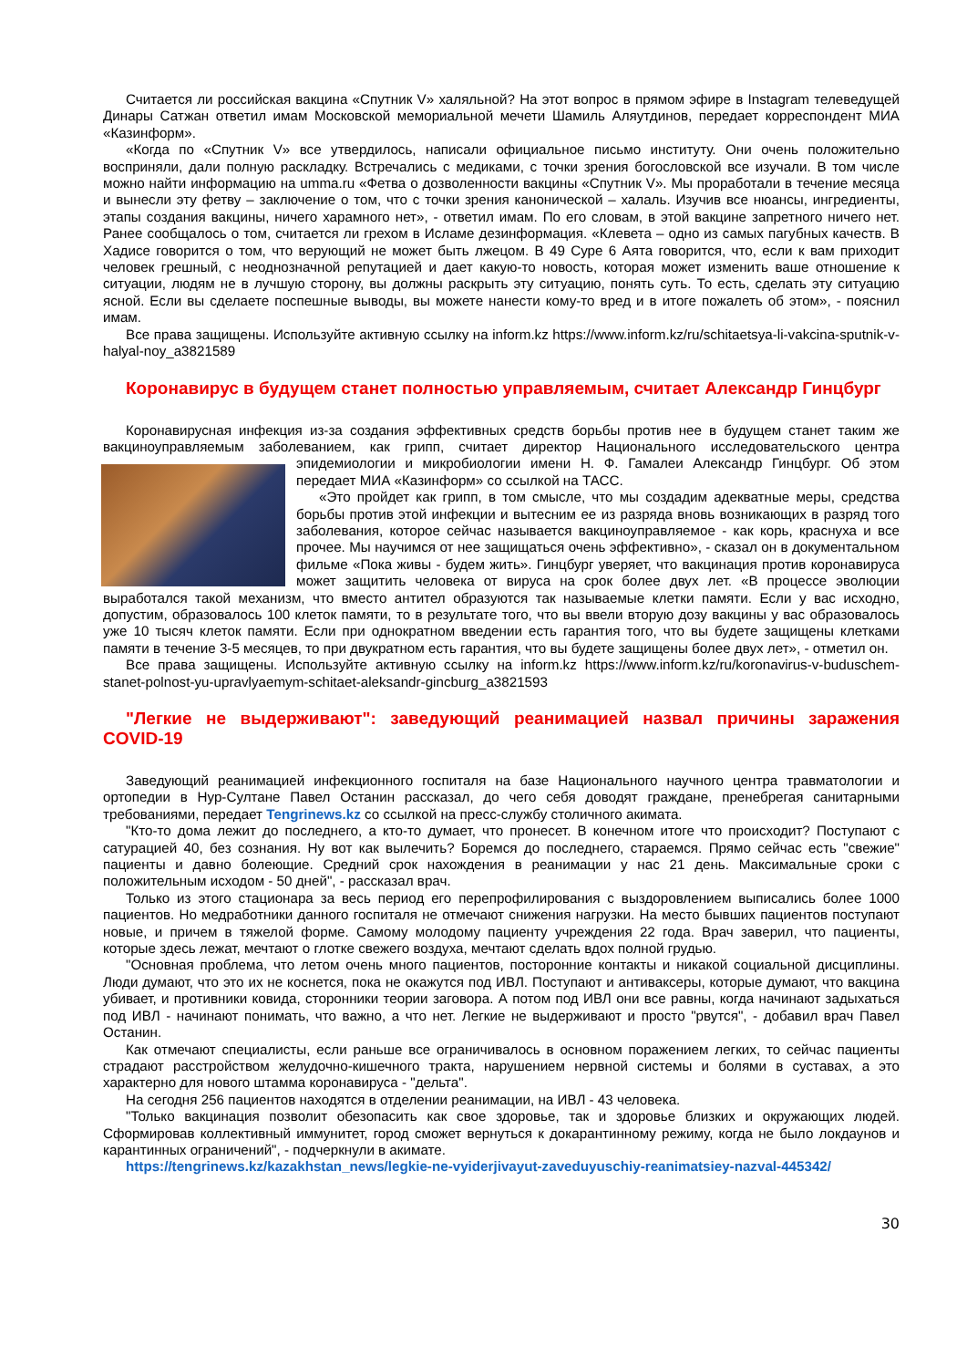Считается ли российская вакцина «Спутник V» халяльной? На этот вопрос в прямом эфире в Instagram телеведущей Динары Сатжан ответил имам Московской мемориальной мечети Шамиль Аляутдинов, передает корреспондент МИА «Казинформ».
«Когда по «Спутник V» все утвердилось, написали официальное письмо институту. Они очень положительно восприняли, дали полную раскладку. Встречались с медиками, с точки зрения богословской все изучали. В том числе можно найти информацию на umma.ru «Фетва о дозволенности вакцины «Спутник V». Мы проработали в течение месяца и вынесли эту фетву – заключение о том, что с точки зрения канонической – халаль. Изучив все нюансы, ингредиенты, этапы создания вакцины, ничего харамного нет», - ответил имам. По его словам, в этой вакцине запретного ничего нет. Ранее сообщалось о том, считается ли грехом в Исламе дезинформация. «Клевета – одно из самых пагубных качеств. В Хадисе говорится о том, что верующий не может быть лжецом. В 49 Суре 6 Аята говорится, что, если к вам приходит человек грешный, с неоднозначной репутацией и дает какую-то новость, которая может изменить ваше отношение к ситуации, людям не в лучшую сторону, вы должны раскрыть эту ситуацию, понять суть. То есть, сделать эту ситуацию ясной. Если вы сделаете поспешные выводы, вы можете нанести кому-то вред и в итоге пожалеть об этом», - пояснил имам.
Все права защищены. Используйте активную ссылку на inform.kz https://www.inform.kz/ru/schitaetsya-li-vakcina-sputnik-v-halyal-noy_a3821589
Коронавирус в будущем станет полностью управляемым, считает Александр Гинцбург
Коронавирусная инфекция из-за создания эффективных средств борьбы против нее в будущем станет таким же вакциноуправляемым заболеванием, как грипп, считает директор Национального исследовательского центра эпидемиологии и микробиологии имени Н. Ф. Гамалеи Александр Гинцбург. Об этом передает МИА «Казинформ» со ссылкой на ТАСС.
«Это пройдет как грипп, в том смысле, что мы создадим адекватные меры, средства борьбы против этой инфекции и вытесним ее из разряда вновь возникающих в разряд того заболевания, которое сейчас называется вакциноуправляемое - как корь, краснуха и все прочее. Мы научимся от нее защищаться очень эффективно», - сказал он в документальном фильме «Пока живы - будем жить». Гинцбург уверяет, что вакцинация против коронавируса может защитить человека от вируса на срок более двух лет. «В процессе эволюции выработался такой механизм, что вместо антител образуются так называемые клетки памяти. Если у вас исходно, допустим, образовалось 100 клеток памяти, то в результате того, что вы ввели вторую дозу вакцины у вас образовалось уже 10 тысяч клеток памяти. Если при однократном введении есть гарантия того, что вы будете защищены клетками памяти в течение 3-5 месяцев, то при двукратном есть гарантия, что вы будете защищены более двух лет», - отметил он.
Все права защищены. Используйте активную ссылку на inform.kz https://www.inform.kz/ru/koronavirus-v-buduschem-stanet-polnost-yu-upravlyaemym-schitaet-aleksandr-gincburg_a3821593
"Легкие не выдерживают": заведующий реанимацией назвал причины заражения COVID-19
Заведующий реанимацией инфекционного госпиталя на базе Национального научного центра травматологии и ортопедии в Нур-Султане Павел Останин рассказал, до чего себя доводят граждане, пренебрегая санитарными требованиями, передает Tengrinews.kz со ссылкой на пресс-службу столичного акимата.
"Кто-то дома лежит до последнего, а кто-то думает, что пронесет. В конечном итоге что происходит? Поступают с сатурацией 40, без сознания. Ну вот как вылечить? Боремся до последнего, стараемся. Прямо сейчас есть "свежие" пациенты и давно болеющие. Средний срок нахождения в реанимации у нас 21 день. Максимальные сроки с положительным исходом - 50 дней", - рассказал врач.
Только из этого стационара за весь период его перепрофилирования с выздоровлением выписались более 1000 пациентов. Но медработники данного госпиталя не отмечают снижения нагрузки. На место бывших пациентов поступают новые, и причем в тяжелой форме. Самому молодому пациенту учреждения 22 года. Врач заверил, что пациенты, которые здесь лежат, мечтают о глотке свежего воздуха, мечтают сделать вдох полной грудью.
"Основная проблема, что летом очень много пациентов, посторонние контакты и никакой социальной дисциплины. Люди думают, что это их не коснется, пока не окажутся под ИВЛ. Поступают и антиваксеры, которые думают, что вакцина убивает, и противники ковида, сторонники теории заговора. А потом под ИВЛ они все равны, когда начинают задыхаться под ИВЛ - начинают понимать, что важно, а что нет. Легкие не выдерживают и просто "рвутся", - добавил врач Павел Останин.
Как отмечают специалисты, если раньше все ограничивалось в основном поражением легких, то сейчас пациенты страдают расстройством желудочно-кишечного тракта, нарушением нервной системы и болями в суставах, а это характерно для нового штамма коронавируса - "дельта".
На сегодня 256 пациентов находятся в отделении реанимации, на ИВЛ - 43 человека.
"Только вакцинация позволит обезопасить как свое здоровье, так и здоровье близких и окружающих людей. Сформировав коллективный иммунитет, город сможет вернуться к докарантинному режиму, когда не было локдаунов и карантинных ограничений", - подчеркнули в акимате.
https://tengrinews.kz/kazakhstan_news/legkie-ne-vyiderjivayut-zaveduyuschiy-reanimatsiey-nazval-445342/
30